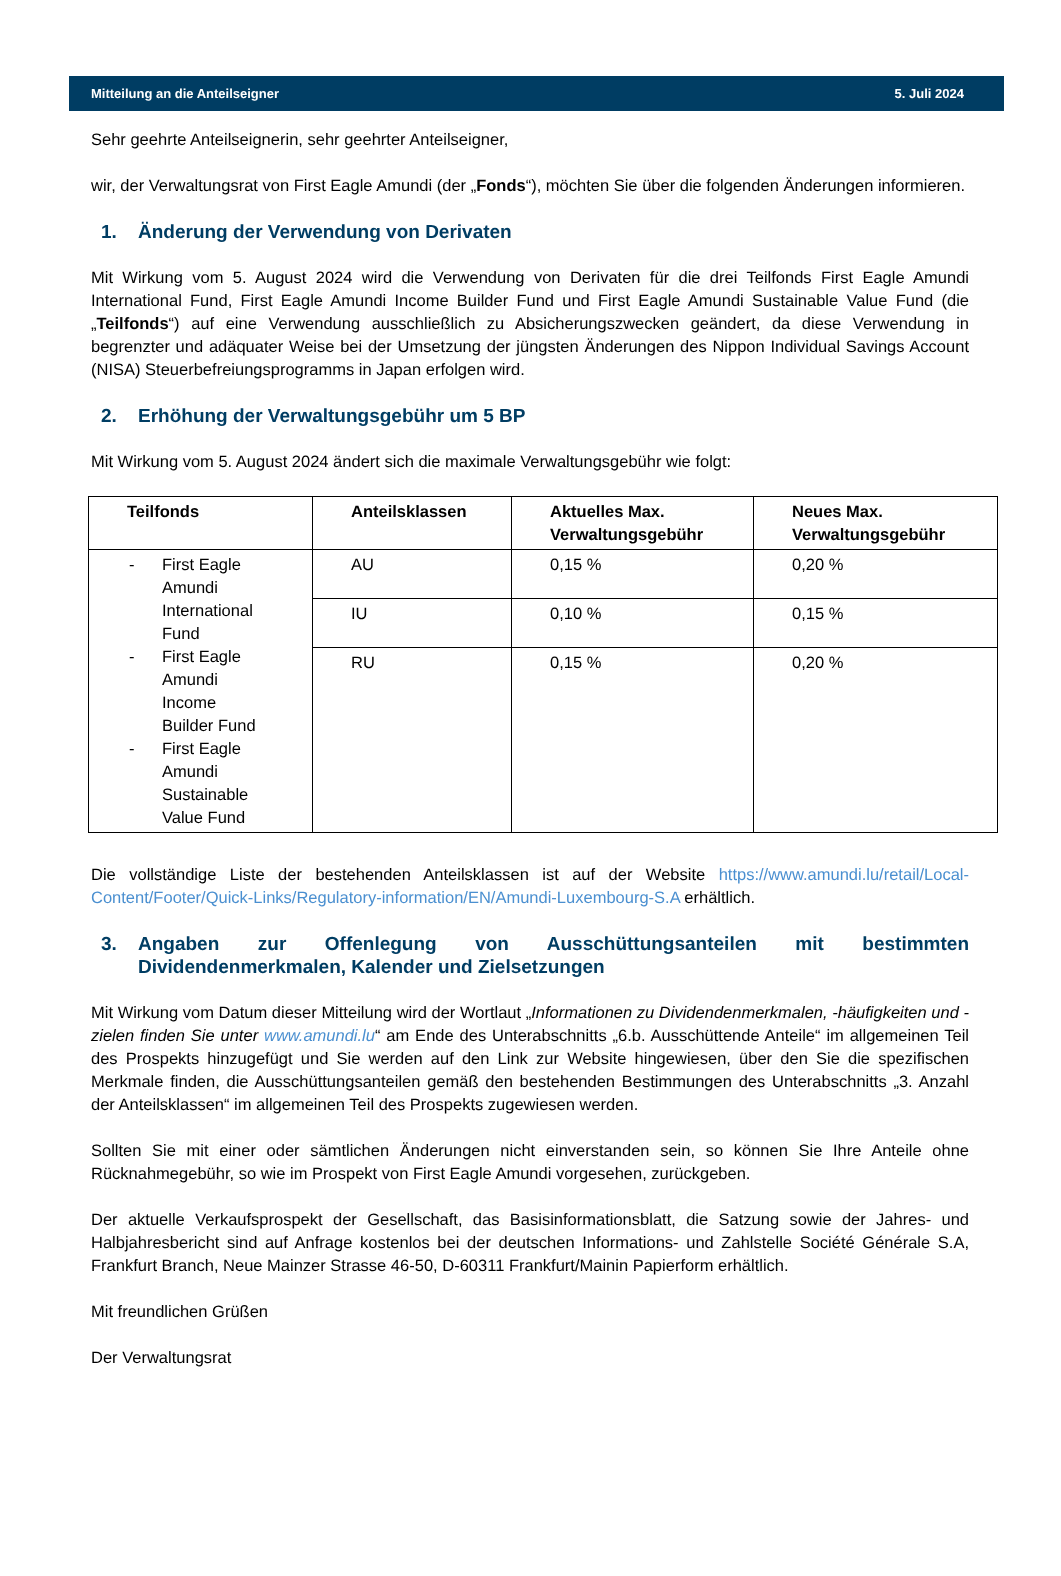Mitteilung an die Anteilseigner 5. Juli 2024
Sehr geehrte Anteilseignerin, sehr geehrter Anteilseigner,
wir, der Verwaltungsrat von First Eagle Amundi (der „Fonds“), möchten Sie über die folgenden Änderungen informieren.
1. Änderung der Verwendung von Derivaten
Mit Wirkung vom 5. August 2024 wird die Verwendung von Derivaten für die drei Teilfonds First Eagle Amundi International Fund, First Eagle Amundi Income Builder Fund und First Eagle Amundi Sustainable Value Fund (die „Teilfonds“) auf eine Verwendung ausschließlich zu Absicherungszwecken geändert, da diese Verwendung in begrenzter und adäquater Weise bei der Umsetzung der jüngsten Änderungen des Nippon Individual Savings Account (NISA) Steuerbefreiungsprogramms in Japan erfolgen wird.
2. Erhöhung der Verwaltungsgebühr um 5 BP
Mit Wirkung vom 5. August 2024 ändert sich die maximale Verwaltungsgebühr wie folgt:
| Teilfonds | Anteilsklassen | Aktuelles Max. Verwaltungsgebühr | Neues Max. Verwaltungsgebühr |
| --- | --- | --- | --- |
| - First Eagle Amundi International Fund - First Eagle Amundi Income Builder Fund - First Eagle Amundi Sustainable Value Fund | AU | 0,15 % | 0,20 % |
| | IU | 0,10 % | 0,15 % |
| | RU | 0,15 % | 0,20 % |
Die vollständige Liste der bestehenden Anteilsklassen ist auf der Website https://www.amundi.lu/retail/Local-Content/Footer/Quick-Links/Regulatory-information/EN/Amundi-Luxembourg-S.A erhältlich.
3. Angaben zur Offenlegung von Ausschüttungsanteilen mit bestimmten Dividendenmerkmalen, Kalender und Zielsetzungen
Mit Wirkung vom Datum dieser Mitteilung wird der Wortlaut „Informationen zu Dividendenmerkmalen, -häufigkeiten und -zielen finden Sie unter www.amundi.lu“ am Ende des Unterabschnitts „6.b. Ausschüttende Anteile“ im allgemeinen Teil des Prospekts hinzugefügt und Sie werden auf den Link zur Website hingewiesen, über den Sie die spezifischen Merkmale finden, die Ausschüttungsanteilen gemäß den bestehenden Bestimmungen des Unterabschnitts „3. Anzahl der Anteilsklassen“ im allgemeinen Teil des Prospekts zugewiesen werden.
Sollten Sie mit einer oder sämtlichen Änderungen nicht einverstanden sein, so können Sie Ihre Anteile ohne Rücknahmegebühr, so wie im Prospekt von First Eagle Amundi vorgesehen, zurückgeben.
Der aktuelle Verkaufsprospekt der Gesellschaft, das Basisinformationsblatt, die Satzung sowie der Jahres- und Halbjahresbericht sind auf Anfrage kostenlos bei der deutschen Informations- und Zahlstelle Société Générale S.A, Frankfurt Branch, Neue Mainzer Strasse 46-50, D-60311 Frankfurt/Mainin Papierform erhältlich.
Mit freundlichen Grüßen
Der Verwaltungsrat